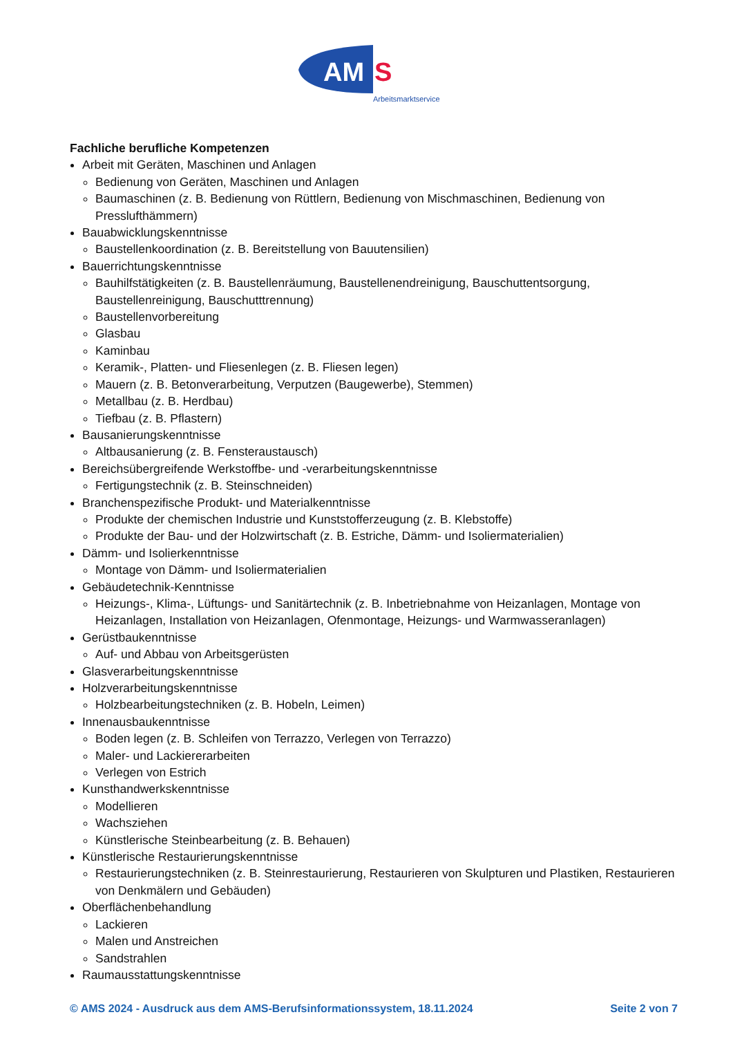AM
S
Arbeitsmarktservice
Fachliche berufliche Kompetenzen
Arbeit mit Geräten, Maschinen und Anlagen
Bedienung von Geräten, Maschinen und Anlagen
Baumaschinen (z. B. Bedienung von Rüttlern, Bedienung von Mischmaschinen, Bedienung von Presslufthämmern)
Bauabwicklungskenntnisse
Baustellenkoordination (z. B. Bereitstellung von Bauutensilien)
Bauerrichtungskenntnisse
Bauhilfstätigkeiten (z. B. Baustellenräumung, Baustellenendreinigung, Bauschuttentsorgung, Baustellenreinigung, Bauschutttrennung)
Baustellenvorbereitung
Glasbau
Kaminbau
Keramik-, Platten- und Fliesenlegen (z. B. Fliesen legen)
Mauern (z. B. Betonverarbeitung, Verputzen (Baugewerbe), Stemmen)
Metallbau (z. B. Herdbau)
Tiefbau (z. B. Pflastern)
Bausanierungskenntnisse
Altbausanierung (z. B. Fensteraustausch)
Bereichsübergreifende Werkstoffbe- und -verarbeitungskenntnisse
Fertigungstechnik (z. B. Steinschneiden)
Branchenspezifische Produkt- und Materialkenntnisse
Produkte der chemischen Industrie und Kunststofferzeugung (z. B. Klebstoffe)
Produkte der Bau- und der Holzwirtschaft (z. B. Estriche, Dämm- und Isoliermaterialien)
Dämm- und Isolierkenntnisse
Montage von Dämm- und Isoliermaterialien
Gebäudetechnik-Kenntnisse
Heizungs-, Klima-, Lüftungs- und Sanitärtechnik (z. B. Inbetriebnahme von Heizanlagen, Montage von Heizanlagen, Installation von Heizanlagen, Ofenmontage, Heizungs- und Warmwasseranlagen)
Gerüstbaukenntnisse
Auf- und Abbau von Arbeitsgerüsten
Glasverarbeitungskenntnisse
Holzverarbeitungskenntnisse
Holzbearbeitungstechniken (z. B. Hobeln, Leimen)
Innenausbaukenntnisse
Boden legen (z. B. Schleifen von Terrazzo, Verlegen von Terrazzo)
Maler- und Lackiererarbeiten
Verlegen von Estrich
Kunsthandwerkskenntnisse
Modellieren
Wachsziehen
Künstlerische Steinbearbeitung (z. B. Behauen)
Künstlerische Restaurierungskenntnisse
Restaurierungstechniken (z. B. Steinrestaurierung, Restaurieren von Skulpturen und Plastiken, Restaurieren von Denkmälern und Gebäuden)
Oberflächenbehandlung
Lackieren
Malen und Anstreichen
Sandstrahlen
Raumausstattungskenntnisse
© AMS 2024 - Ausdruck aus dem AMS-Berufsinformationssystem, 18.11.2024 Seite 2 von 7